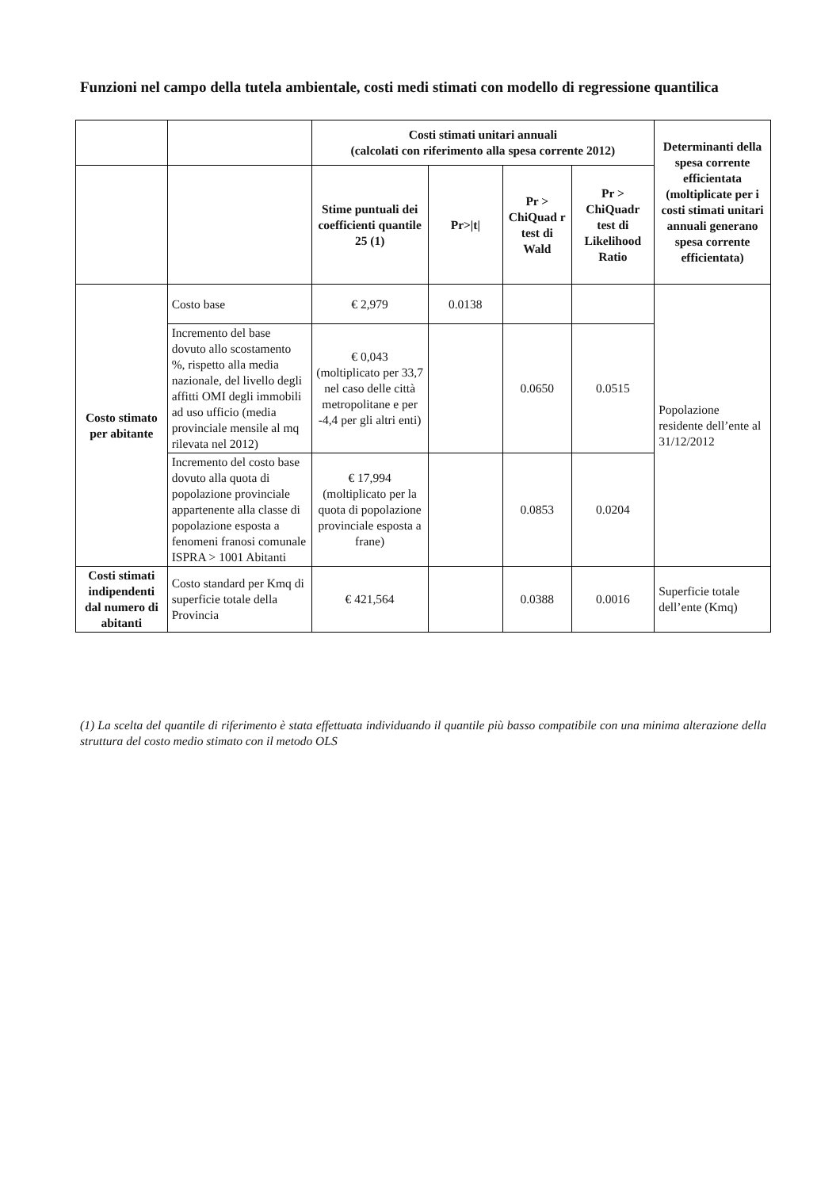Funzioni nel campo della tutela ambientale, costi medi stimati con modello di regressione quantilica
| | | Costi stimati unitari annuali (calcolati con riferimento alla spesa corrente 2012) | | | | Determinanti della spesa corrente efficientata (moltiplicate per i costi stimati unitari annuali generano spesa corrente efficientata) |
| | | Stime puntuali dei coefficienti quantile 25 (1) | Pr>/t/ | Pr > ChiQuad r test di Wald | Pr > ChiQuadr test di Likelihood Ratio | |
| Costo stimato per abitante | Costo base | € 2,979 | 0.0138 | | | Popolazione residente dell’ente al 31/12/2012 |
| | Incremento del base dovuto allo scostamento %, rispetto alla media nazionale, del livello degli affitti OMI degli immobili ad uso ufficio (media provinciale mensile al mq rilevata nel 2012) | € 0,043 (moltiplicato per 33,7 nel caso delle città metropolitane e per -4,4 per gli altri enti) | | 0.0650 | 0.0515 | |
| | Incremento del costo base dovuto alla quota di popolazione provinciale appartenente alla classe di popolazione esposta a fenomeni franosi comunale ISPRA > 1001 Abitanti | € 17,994 (moltiplicato per la quota di popolazione provinciale esposta a frane) | | 0.0853 | 0.0204 | |
| Costi stimati indipendenti dal numero di abitanti | Costo standard per Kmq di superficie totale della Provincia | € 421,564 | | 0.0388 | 0.0016 | Superficie totale dell’ente (Kmq) |
(1) La scelta del quantile di riferimento è stata effettuata individuando il quantile più basso compatibile con una minima alterazione della struttura del costo medio stimato con il metodo OLS